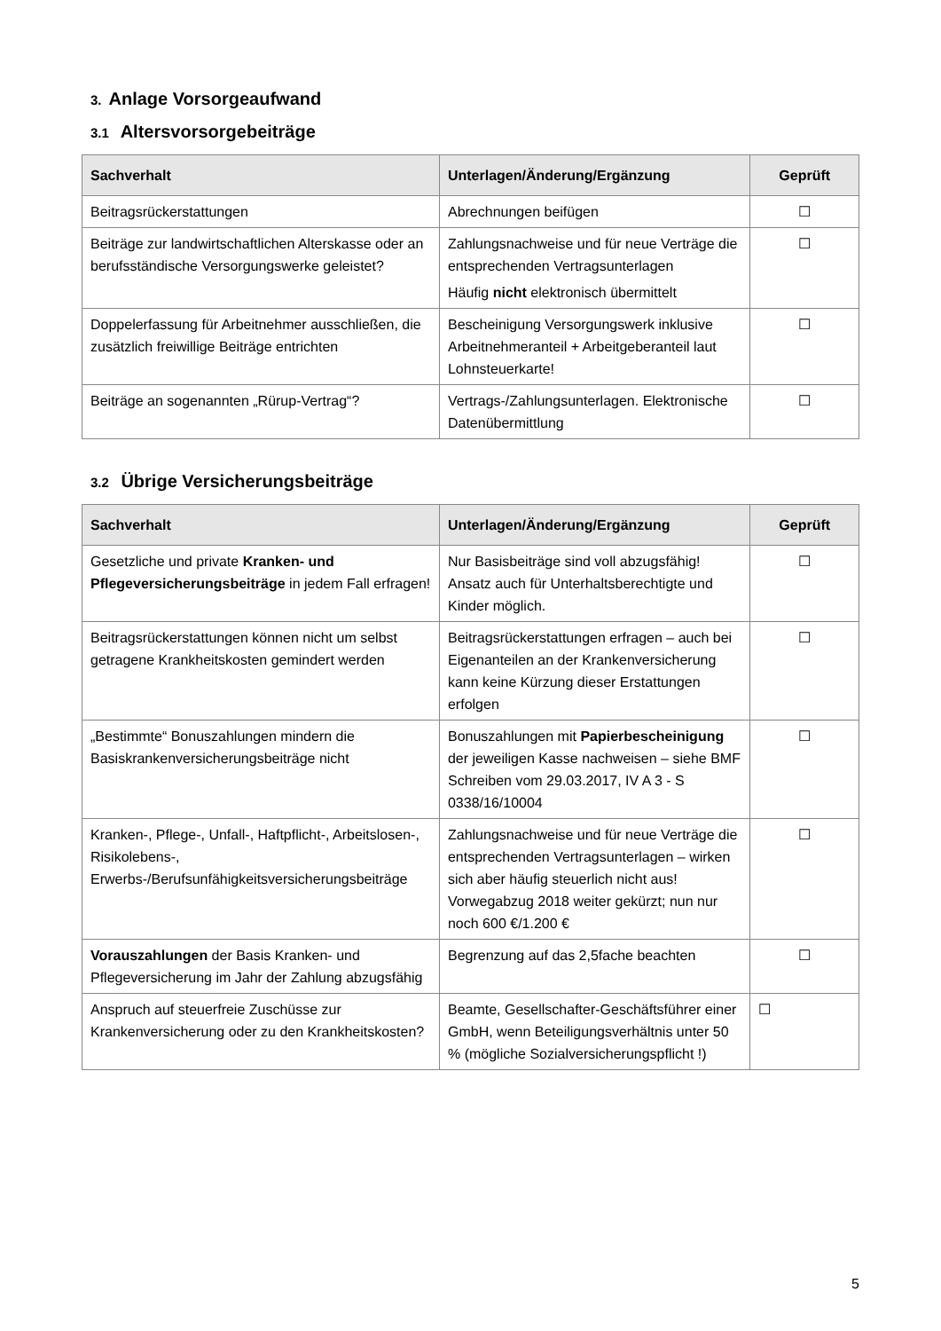3. Anlage Vorsorgeaufwand
3.1 Altersvorsorgebeiträge
| Sachverhalt | Unterlagen/Änderung/Ergänzung | Geprüft |
| --- | --- | --- |
| Beitragsrückerstattungen | Abrechnungen beifügen | ☐ |
| Beiträge zur landwirtschaftlichen Alterskasse oder an berufsständische Versorgungswerke geleistet? | Zahlungsnachweise und für neue Verträge die entsprechenden Vertragsunterlagen Häufig nicht elektronisch übermittelt | ☐ |
| Doppelerfassung für Arbeitnehmer ausschließen, die zusätzlich freiwillige Beiträge entrichten | Bescheinigung Versorgungswerk inklusive Arbeitnehmeranteil + Arbeitgeberanteil laut Lohnsteuerkarte! | ☐ |
| Beiträge an sogenannten „Rürup-Vertrag“? | Vertrags-/Zahlungsunterlagen. Elektronische Datenübermittlung | ☐ |
3.2 Übrige Versicherungsbeiträge
| Sachverhalt | Unterlagen/Änderung/Ergänzung | Geprüft |
| --- | --- | --- |
| Gesetzliche und private Kranken- und Pflegeversicherungsbeiträge in jedem Fall erfragen! | Nur Basisbeiträge sind voll abzugsfähig! Ansatz auch für Unterhaltsberechtigte und Kinder möglich. | ☐ |
| Beitragsrückerstattungen können nicht um selbst getragene Krankheitskosten gemindert werden | Beitragsrückerstattungen erfragen – auch bei Eigenanteilen an der Krankenversicherung kann keine Kürzung dieser Erstattungen erfolgen | ☐ |
| „Bestimmte“ Bonuszahlungen mindern die Basiskrankenversicherungsbeiträge nicht | Bonuszahlungen mit Papierbescheinigung der jeweiligen Kasse nachweisen – siehe BMF Schreiben vom 29.03.2017, IV A 3 - S 0338/16/10004 | ☐ |
| Kranken-, Pflege-, Unfall-, Haftpflicht-, Arbeitslosen-, Risikolebens-, Erwerbs-/Berufsunfähigkeitsversicherungsbeiträge | Zahlungsnachweise und für neue Verträge die entsprechenden Vertragsunterlagen – wirken sich aber häufig steuerlich nicht aus! Vorwegabzug 2018 weiter gekürzt; nun nur noch 600 €/1.200 € | ☐ |
| Vorauszahlungen der Basis Kranken- und Pflegeversicherung im Jahr der Zahlung abzugsfähig | Begrenzung auf das 2,5fache beachten | ☐ |
| Anspruch auf steuerfreie Zuschüsse zur Krankenversicherung oder zu den Krankheitskosten? | Beamte, Gesellschafter-Geschäftsführer einer GmbH, wenn Beteiligungsverhältnis unter 50 % (mögliche Sozialversicherungspflicht !) | ☐ |
5